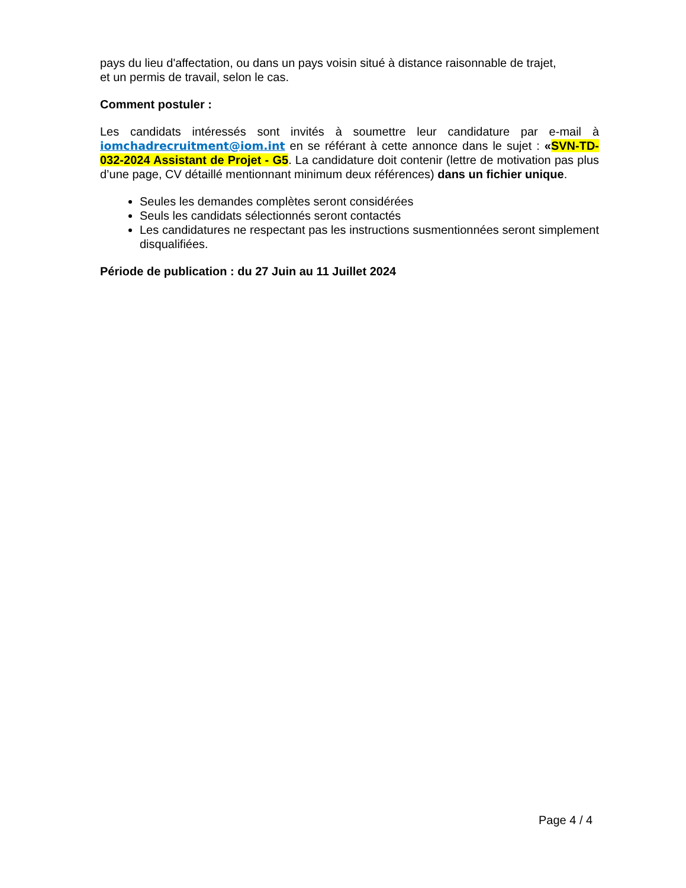pays du lieu d'affectation, ou dans un pays voisin situé à distance raisonnable de trajet,
et un permis de travail, selon le cas.
Comment postuler :
Les candidats intéressés sont invités à soumettre leur candidature par e-mail à iomchadrecruitment@iom.int en se référant à cette annonce dans le sujet : «SVN-TD-032-2024 Assistant de Projet - G5. La candidature doit contenir (lettre de motivation pas plus d’une page, CV détaillé mentionnant minimum deux références) dans un fichier unique.
Seules les demandes complètes seront considérées
Seuls les candidats sélectionnés seront contactés
Les candidatures ne respectant pas les instructions susmentionnées seront simplement disqualifiées.
Période de publication : du 27 Juin au 11 Juillet 2024
Page 4 / 4